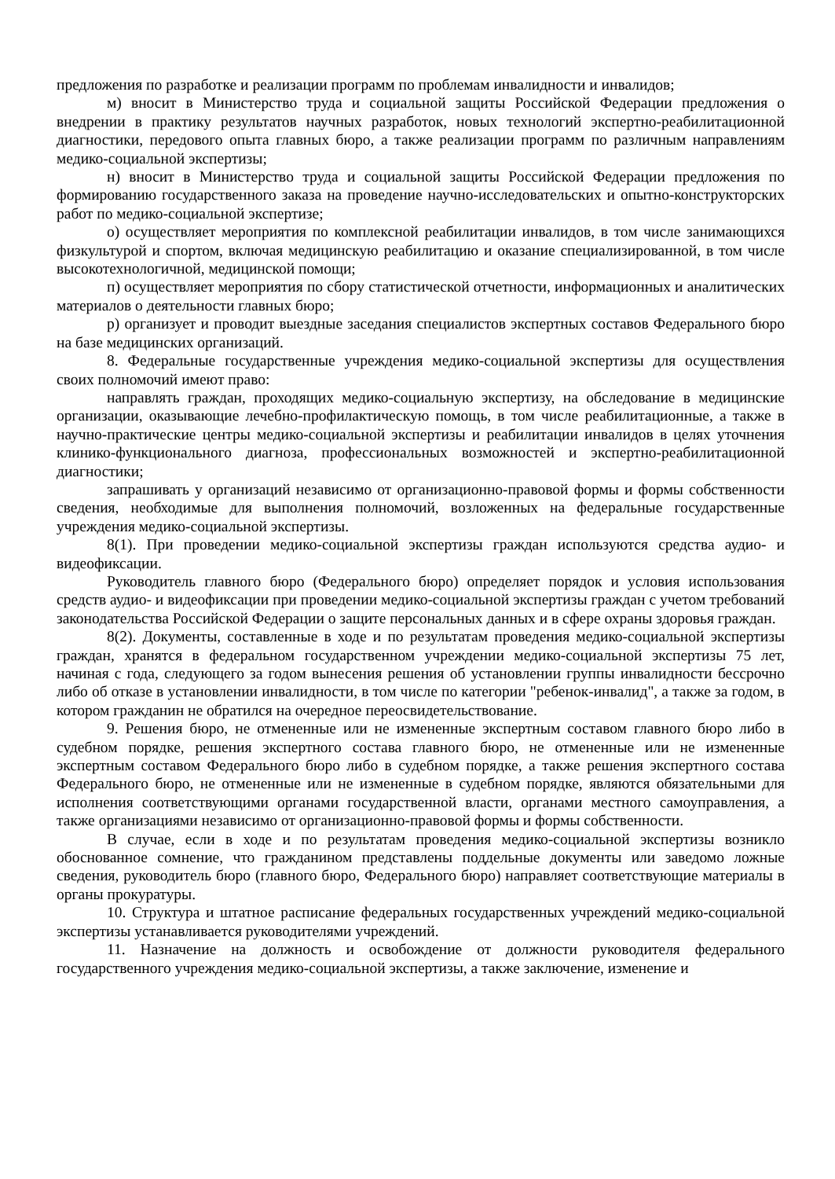предложения по разработке и реализации программ по проблемам инвалидности и инвалидов;
м) вносит в Министерство труда и социальной защиты Российской Федерации предложения о внедрении в практику результатов научных разработок, новых технологий экспертно-реабилитационной диагностики, передового опыта главных бюро, а также реализации программ по различным направлениям медико-социальной экспертизы;
н) вносит в Министерство труда и социальной защиты Российской Федерации предложения по формированию государственного заказа на проведение научно-исследовательских и опытно-конструкторских работ по медико-социальной экспертизе;
о) осуществляет мероприятия по комплексной реабилитации инвалидов, в том числе занимающихся физкультурой и спортом, включая медицинскую реабилитацию и оказание специализированной, в том числе высокотехнологичной, медицинской помощи;
п) осуществляет мероприятия по сбору статистической отчетности, информационных и аналитических материалов о деятельности главных бюро;
р) организует и проводит выездные заседания специалистов экспертных составов Федерального бюро на базе медицинских организаций.
8. Федеральные государственные учреждения медико-социальной экспертизы для осуществления своих полномочий имеют право:
направлять граждан, проходящих медико-социальную экспертизу, на обследование в медицинские организации, оказывающие лечебно-профилактическую помощь, в том числе реабилитационные, а также в научно-практические центры медико-социальной экспертизы и реабилитации инвалидов в целях уточнения клинико-функционального диагноза, профессиональных возможностей и экспертно-реабилитационной диагностики;
запрашивать у организаций независимо от организационно-правовой формы и формы собственности сведения, необходимые для выполнения полномочий, возложенных на федеральные государственные учреждения медико-социальной экспертизы.
8(1). При проведении медико-социальной экспертизы граждан используются средства аудио- и видеофиксации.
Руководитель главного бюро (Федерального бюро) определяет порядок и условия использования средств аудио- и видеофиксации при проведении медико-социальной экспертизы граждан с учетом требований законодательства Российской Федерации о защите персональных данных и в сфере охраны здоровья граждан.
8(2). Документы, составленные в ходе и по результатам проведения медико-социальной экспертизы граждан, хранятся в федеральном государственном учреждении медико-социальной экспертизы 75 лет, начиная с года, следующего за годом вынесения решения об установлении группы инвалидности бессрочно либо об отказе в установлении инвалидности, в том числе по категории "ребенок-инвалид", а также за годом, в котором гражданин не обратился на очередное переосвидетельствование.
9. Решения бюро, не отмененные или не измененные экспертным составом главного бюро либо в судебном порядке, решения экспертного состава главного бюро, не отмененные или не измененные экспертным составом Федерального бюро либо в судебном порядке, а также решения экспертного состава Федерального бюро, не отмененные или не измененные в судебном порядке, являются обязательными для исполнения соответствующими органами государственной власти, органами местного самоуправления, а также организациями независимо от организационно-правовой формы и формы собственности.
В случае, если в ходе и по результатам проведения медико-социальной экспертизы возникло обоснованное сомнение, что гражданином представлены поддельные документы или заведомо ложные сведения, руководитель бюро (главного бюро, Федерального бюро) направляет соответствующие материалы в органы прокуратуры.
10. Структура и штатное расписание федеральных государственных учреждений медико-социальной экспертизы устанавливается руководителями учреждений.
11. Назначение на должность и освобождение от должности руководителя федерального государственного учреждения медико-социальной экспертизы, а также заключение, изменение и